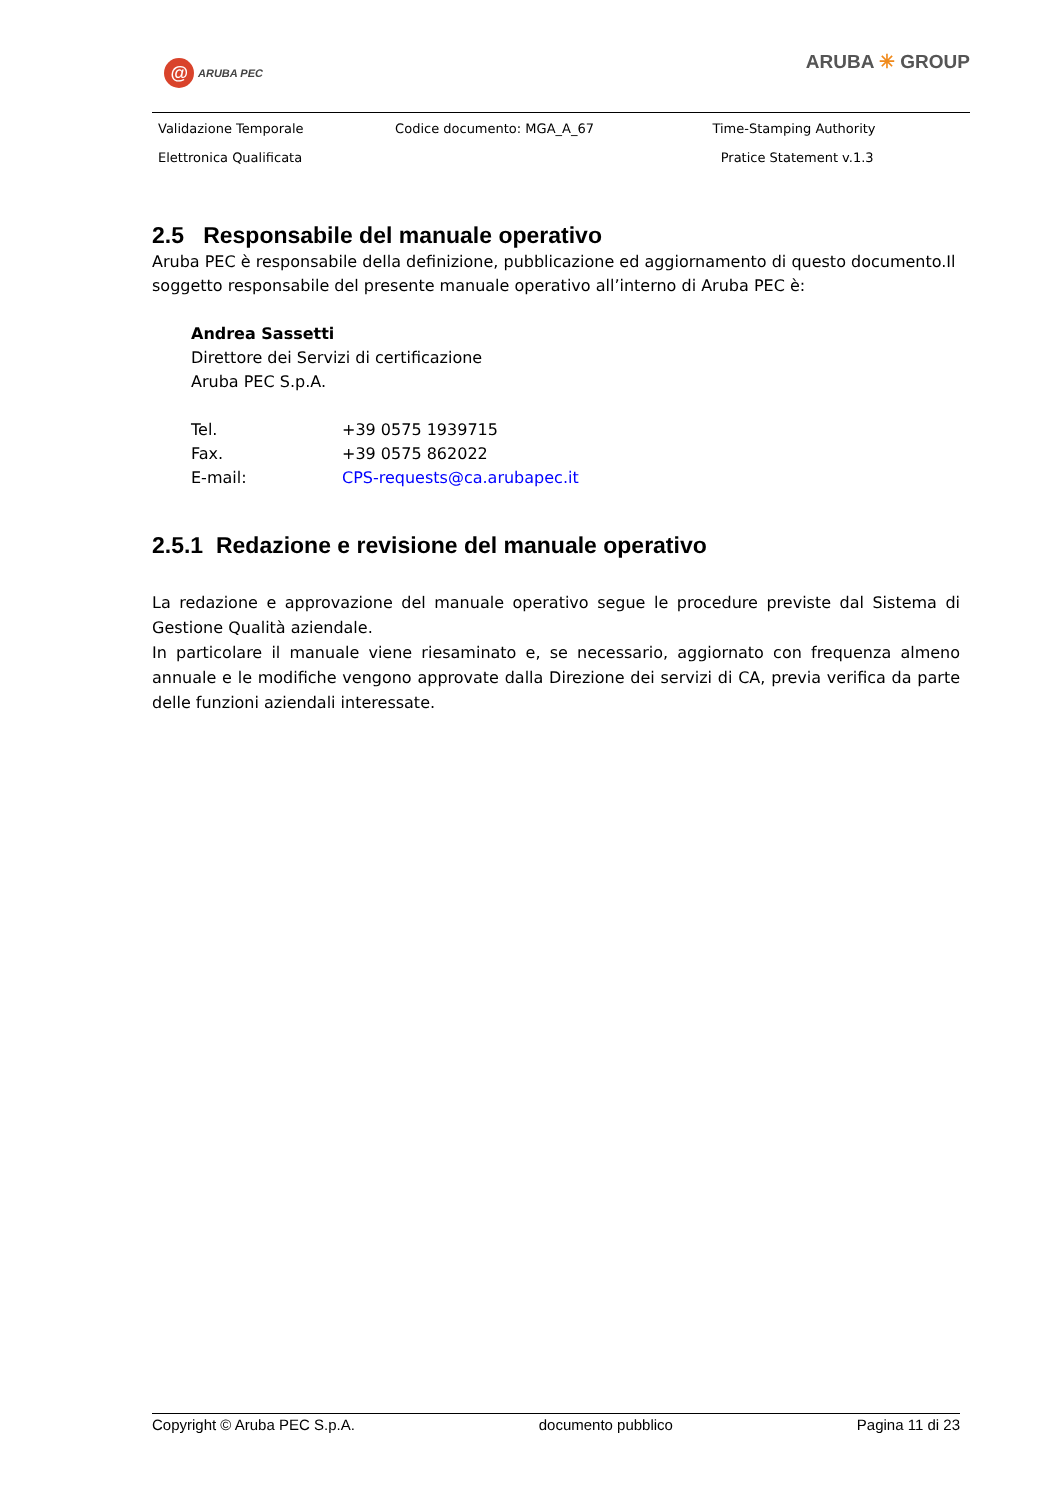@ ARUBA PEC ARUBA ✳ GROUP
| Validazione Temporale | Codice documento: MGA_A_67 | Time-Stamping Authority |
| Elettronica Qualificata | | Pratice Statement v.1.3 |
2.5 Responsabile del manuale operativo
Aruba PEC è responsabile della definizione, pubblicazione ed aggiornamento di questo documento.Il soggetto responsabile del presente manuale operativo all’interno di Aruba PEC è:
Andrea Sassetti
Direttore dei Servizi di certificazione
Aruba PEC S.p.A.
| Tel. | +39 0575 1939715 |
| Fax. | +39 0575 862022 |
| E-mail: | CPS-requests@ca.arubapec.it |
2.5.1 Redazione e revisione del manuale operativo
La redazione e approvazione del manuale operativo segue le procedure previste dal Sistema di Gestione Qualità aziendale.
In particolare il manuale viene riesaminato e, se necessario, aggiornato con frequenza almeno annuale e le modifiche vengono approvate dalla Direzione dei servizi di CA, previa verifica da parte delle funzioni aziendali interessate.
Copyright © Aruba PEC S.p.A. documento pubblico Pagina 11 di 23